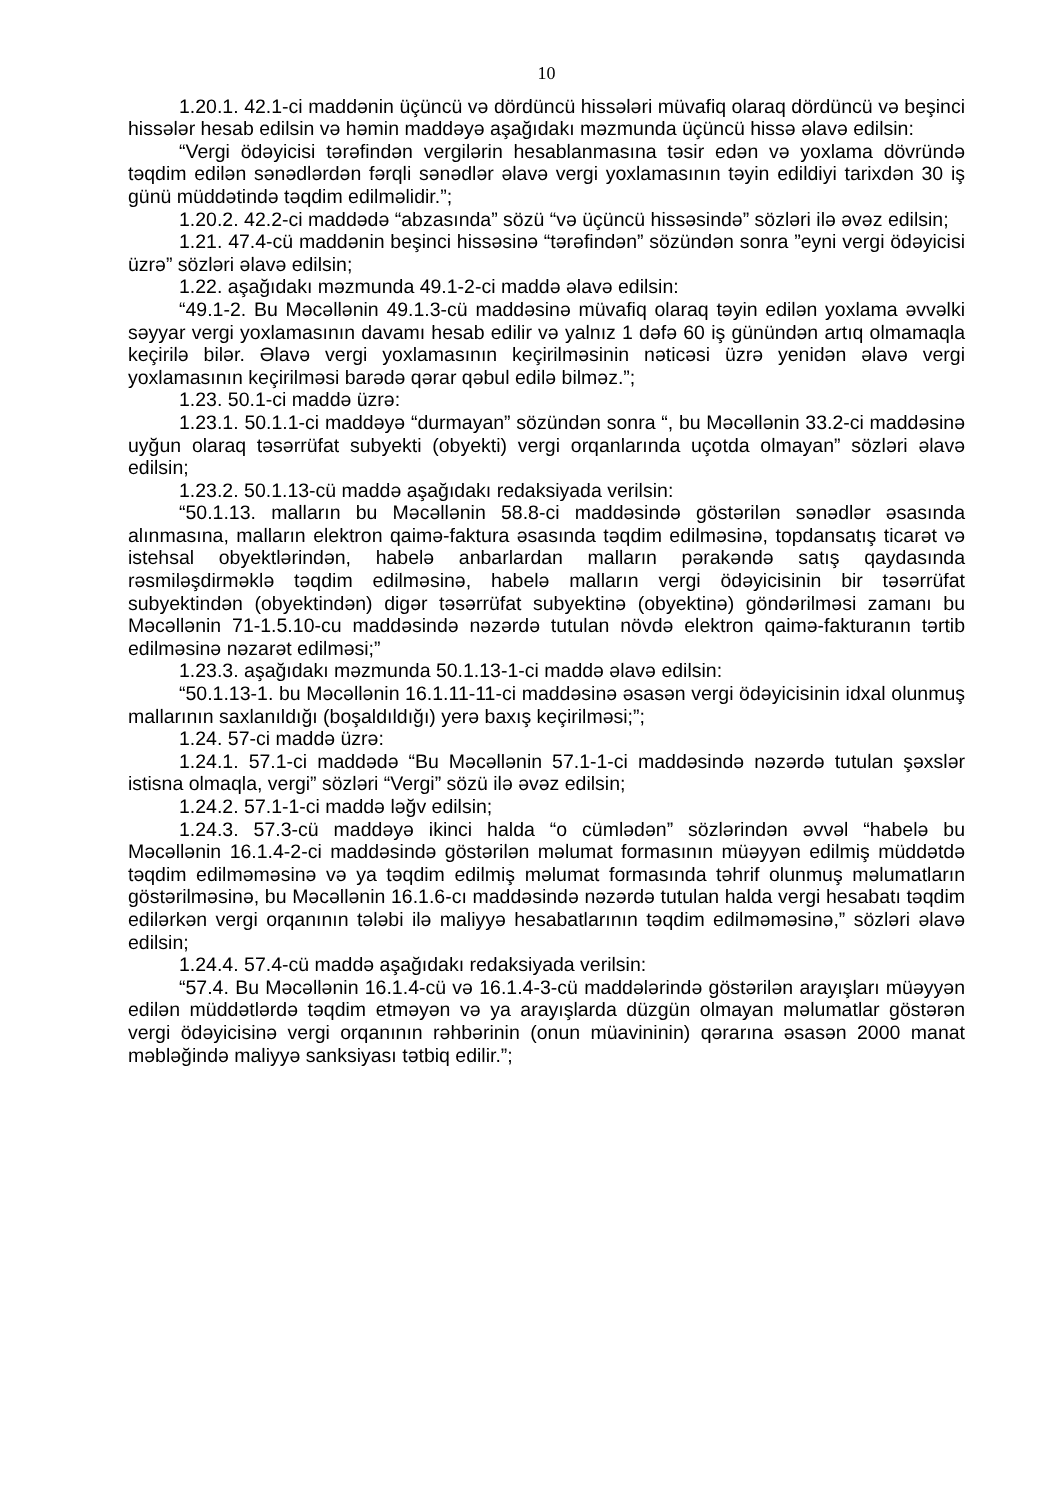10
1.20.1. 42.1-ci maddənin üçüncü və dördüncü hissələri müvafiq olaraq dördüncü və beşinci hissələr hesab edilsin və həmin maddəyə aşağıdakı məzmunda üçüncü hissə əlavə edilsin:
“Vergi ödəyicisi tərəfindən vergilərin hesablanmasına təsir edən və yoxlama dövründə təqdim edilən sənədlərdən fərqli sənədlər əlavə vergi yoxlamasının təyin edildiyi tarixdən 30 iş günü müddətində təqdim edilməlidir.”;
1.20.2. 42.2-ci maddədə “abzasında” sözü “və üçüncü hissəsində” sözləri ilə əvəz edilsin;
1.21. 47.4-cü maddənin beşinci hissəsinə “tərəfindən” sözündən sonra ”eyni vergi ödəyicisi üzrə” sözləri əlavə edilsin;
1.22. aşağıdakı məzmunda 49.1-2-ci maddə əlavə edilsin:
“49.1-2. Bu Məcəllənin 49.1.3-cü maddəsinə müvafiq olaraq təyin edilən yoxlama əvvəlki səyyar vergi yoxlamasının davamı hesab edilir və yalnız 1 dəfə 60 iş günündən artıq olmamaqla keçirilə bilər. Əlavə vergi yoxlamasının keçirilməsinin nəticəsi üzrə yenidən əlavə vergi yoxlamasının keçirilməsi barədə qərar qəbul edilə bilməz.”;
1.23. 50.1-ci maddə üzrə:
1.23.1. 50.1.1-ci maddəyə “durmayan” sözündən sonra “, bu Məcəllənin 33.2-ci maddəsinə uyğun olaraq təsərrüfat subyekti (obyekti) vergi orqanlarında uçotda olmayan” sözləri əlavə edilsin;
1.23.2. 50.1.13-cü maddə aşağıdakı redaksiyada verilsin:
“50.1.13. malların bu Məcəllənin 58.8-ci maddəsində göstərilən sənədlər əsasında alınmasına, malların elektron qaimə-faktura əsasında təqdim edilməsinə, topdansatış ticarət və istehsal obyektlərindən, habelə anbarlardan malların pərakəndə satış qaydasında rəsmiləşdirməklə təqdim edilməsinə, habelə malların vergi ödəyicisinin bir təsərrüfat subyektindən (obyektindən) digər təsərrüfat subyektinə (obyektinə) göndərilməsi zamanı bu Məcəllənin 71-1.5.10-cu maddəsində nəzərdə tutulan növdə elektron qaimə-fakturanın tərtib edilməsinə nəzarət edilməsi;”
1.23.3. aşağıdakı məzmunda 50.1.13-1-ci maddə əlavə edilsin:
“50.1.13-1. bu Məcəllənin 16.1.11-11-ci maddəsinə əsasən vergi ödəyicisinin idxal olunmuş mallarının saxlanıldığı (boşaldıldığı) yerə baxış keçirilməsi;”;
1.24. 57-ci maddə üzrə:
1.24.1. 57.1-ci maddədə “Bu Məcəllənin 57.1-1-ci maddəsində nəzərdə tutulan şəxslər istisna olmaqla, vergi” sözləri “Vergi” sözü ilə əvəz edilsin;
1.24.2. 57.1-1-ci maddə ləğv edilsin;
1.24.3. 57.3-cü maddəyə ikinci halda “o cümlədən” sözlərindən əvvəl “habelə bu Məcəllənin 16.1.4-2-ci maddəsində göstərilən məlumat formasının müəyyən edilmiş müddətdə təqdim edilməməsinə və ya təqdim edilmiş məlumat formasında təhrif olunmuş məlumatların göstərilməsinə, bu Məcəllənin 16.1.6-cı maddəsində nəzərdə tutulan halda vergi hesabatı təqdim edilərkən vergi orqanının tələbi ilə maliyyə hesabatlarının təqdim edilməməsinə,” sözləri əlavə edilsin;
1.24.4. 57.4-cü maddə aşağıdakı redaksiyada verilsin:
“57.4. Bu Məcəllənin 16.1.4-cü və 16.1.4-3-cü maddələrində göstərilən arayışları müəyyən edilən müddətlərdə təqdim etməyən və ya arayışlarda düzgün olmayan məlumatlar göstərən vergi ödəyicisinə vergi orqanının rəhbərinin (onun müavininin) qərarına əsasən 2000 manat məbləğində maliyyə sanksiyası tətbiq edilir.”;